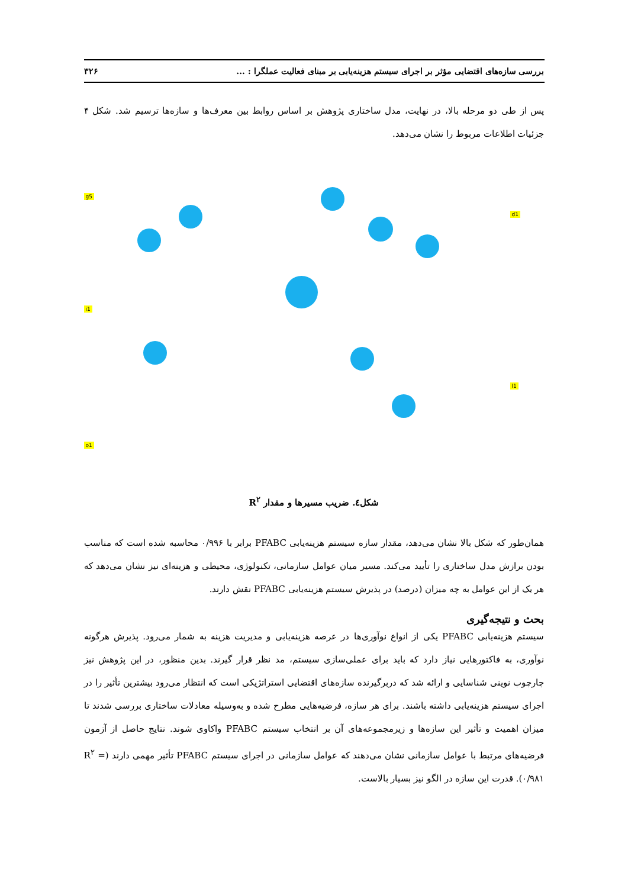بررسی سازه‌های اقتضایی مؤثر بر اجرای سیستم هزینه‌یابی بر مبنای فعالیت عملگرا : ... ۳۲۶
پس از طی دو مرحله بالا، در نهایت، مدل ساختاری پژوهش بر اساس روابط بین معرف‌ها و سازه‌ها ترسیم شد. شکل ۴ جزئیات اطلاعات مربوط را نشان می‌دهد.
g5
i1
o1
d1
l1
شکل٤. ضریب مسیرها و مقدار R<sup>۲</sup>
همان‌طور که شکل بالا نشان می‌دهد، مقدار سازه سیستم هزینه‌یابی PFABC برابر با ۰/۹۹۶ محاسبه شده است که مناسب بودن برازش مدل ساختاری را تأیید می‌کند. مسیر میان عوامل سازمانی، تکنولوژی، محیطی و هزینه‌ای نیز نشان می‌دهد که هر یک از این عوامل به چه میزان (درصد) در پذیرش سیستم هزینه‌یابی PFABC نقش دارند.
بحث و نتیجه‌گیری
سیستم هزینه‌یابی PFABC یکی از انواع نوآوری‌ها در عرصه هزینه‌یابی و مدیریت هزینه به شمار می‌رود. پذیرش هرگونه نوآوری، به فاکتورهایی نیاز دارد که باید برای عملی‌سازی سیستم، مد نظر قرار گیرند. بدین منظور، در این پژوهش نیز چارچوب نوینی شناسایی و ارائه شد که دربرگیرنده سازه‌های اقتضایی استراتژیکی است که انتظار می‌رود بیشترین تأثیر را در اجرای سیستم هزینه‌یابی داشته باشند. برای هر سازه، فرضیه‌هایی مطرح شده و به‌وسیله معادلات ساختاری بررسی شدند تا میزان اهمیت و تأثیر این سازه‌ها و زیرمجموعه‌های آن بر انتخاب سیستم PFABC واکاوی شوند. نتایج حاصل از آزمون فرضیه‌های مرتبط با عوامل سازمانی نشان می‌دهند که عوامل سازمانی در اجرای سیستم PFABC تأثیر مهمی دارند (R<sup>۲</sup> = ۰/۹۸۱). قدرت این سازه در الگو نیز بسیار بالاست.